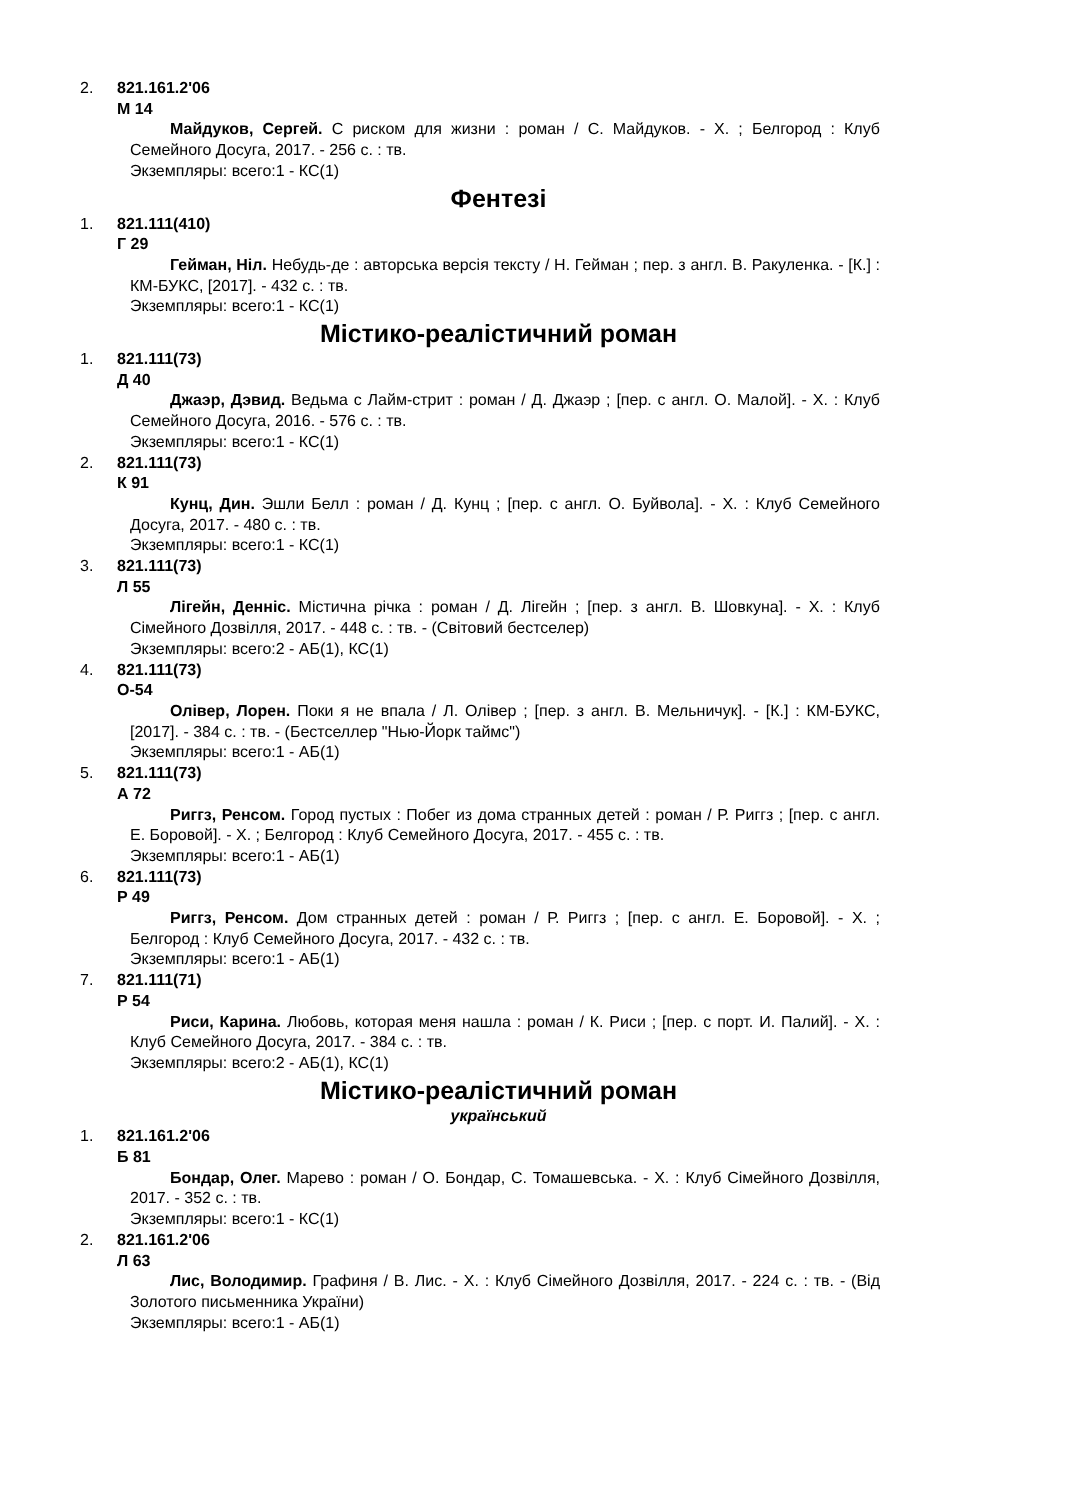2. 821.161.2'06
М 14
Майдуков, Сергей. С риском для жизни : роман / С. Майдуков. - Х. ; Белгород : Клуб Семейного Досуга, 2017. - 256 с. : тв.
Экземпляры: всего:1 - КС(1)
Фентезі
1. 821.111(410)
Г 29
Гейман, Ніл. Небудь-де : авторська версія тексту / Н. Гейман ; пер. з англ. В. Ракуленка. - [К.] : КМ-БУКС, [2017]. - 432 с. : тв.
Экземпляры: всего:1 - КС(1)
Містико-реалістичний роман
1. 821.111(73)
Д 40
Джаэр, Дэвид. Ведьма с Лайм-стрит : роман / Д. Джаэр ; [пер. с англ. О. Малой]. - Х. : Клуб Семейного Досуга, 2016. - 576 с. : тв.
Экземпляры: всего:1 - КС(1)
2. 821.111(73)
К 91
Кунц, Дин. Эшли Белл : роман / Д. Кунц ; [пер. с англ. О. Буйвола]. - Х. : Клуб Семейного Досуга, 2017. - 480 с. : тв.
Экземпляры: всего:1 - КС(1)
3. 821.111(73)
Л 55
Лігейн, Денніс. Містична річка : роман / Д. Лігейн ; [пер. з англ. В. Шовкуна]. - Х. : Клуб Сімейного Дозвілля, 2017. - 448 с. : тв. - (Світовий бестселер)
Экземпляры: всего:2 - АБ(1), КС(1)
4. 821.111(73)
О-54
Олівер, Лорен. Поки я не впала / Л. Олівер ; [пер. з англ. В. Мельничук]. - [К.] : КМ-БУКС, [2017]. - 384 с. : тв. - (Бестселлер "Нью-Йорк таймс")
Экземпляры: всего:1 - АБ(1)
5. 821.111(73)
А 72
Риггз, Ренсом. Город пустых : Побег из дома странных детей : роман / Р. Риггз ; [пер. с англ. Е. Боровой]. - Х. ; Белгород : Клуб Семейного Досуга, 2017. - 455 с. : тв.
Экземпляры: всего:1 - АБ(1)
6. 821.111(73)
Р 49
Риггз, Ренсом. Дом странных детей : роман / Р. Риггз ; [пер. с англ. Е. Боровой]. - Х. ; Белгород : Клуб Семейного Досуга, 2017. - 432 с. : тв.
Экземпляры: всего:1 - АБ(1)
7. 821.111(71)
Р 54
Риси, Карина. Любовь, которая меня нашла : роман / К. Риси ; [пер. с порт. И. Палий]. - Х. : Клуб Семейного Досуга, 2017. - 384 с. : тв.
Экземпляры: всего:2 - АБ(1), КС(1)
Містико-реалістичний роман
український
1. 821.161.2'06
Б 81
Бондар, Олег. Марево : роман / О. Бондар, С. Томашевська. - Х. : Клуб Сімейного Дозвілля, 2017. - 352 с. : тв.
Экземпляры: всего:1 - КС(1)
2. 821.161.2'06
Л 63
Лис, Володимир. Графиня / В. Лис. - Х. : Клуб Сімейного Дозвілля, 2017. - 224 с. : тв. - (Від Золотого письменника України)
Экземпляры: всего:1 - АБ(1)